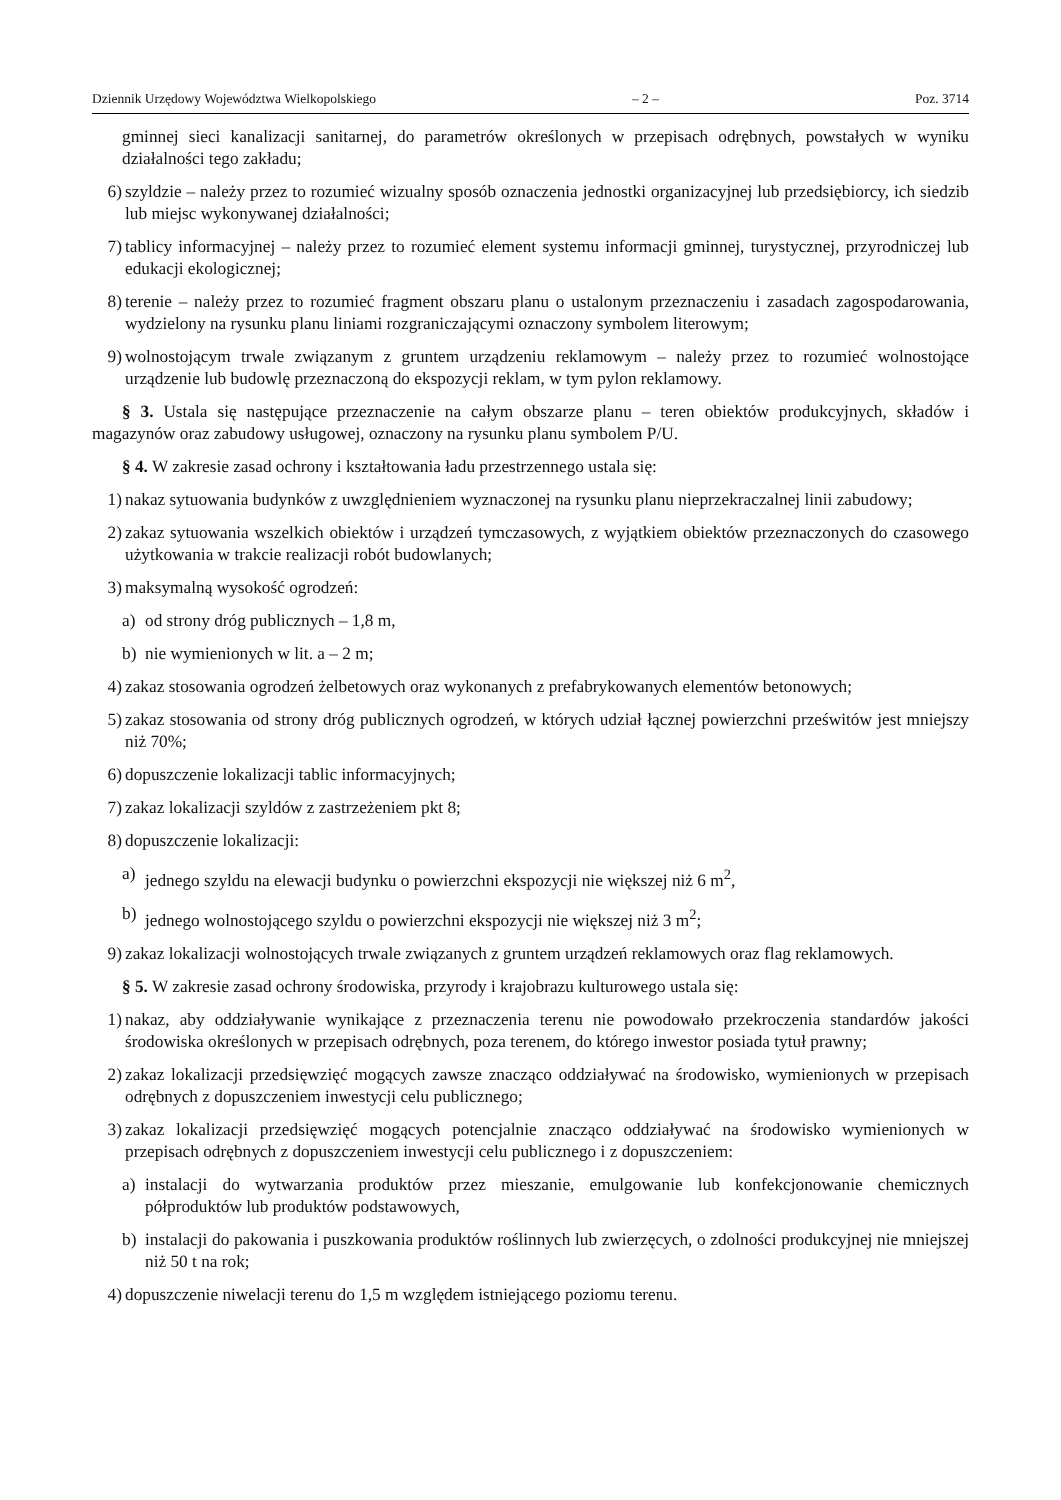Dziennik Urzędowy Województwa Wielkopolskiego – 2 – Poz. 3714
gminnej sieci kanalizacji sanitarnej, do parametrów określonych w przepisach odrębnych, powstałych w wyniku działalności tego zakładu;
6) szyldzie – należy przez to rozumieć wizualny sposób oznaczenia jednostki organizacyjnej lub przedsiębiorcy, ich siedzib lub miejsc wykonywanej działalności;
7) tablicy informacyjnej – należy przez to rozumieć element systemu informacji gminnej, turystycznej, przyrodniczej lub edukacji ekologicznej;
8) terenie – należy przez to rozumieć fragment obszaru planu o ustalonym przeznaczeniu i zasadach zagospodarowania, wydzielony na rysunku planu liniami rozgraniczającymi oznaczony symbolem literowym;
9) wolnostojącym trwale związanym z gruntem urządzeniu reklamowym – należy przez to rozumieć wolnostojące urządzenie lub budowlę przeznaczoną do ekspozycji reklam, w tym pylon reklamowy.
§ 3. Ustala się następujące przeznaczenie na całym obszarze planu – teren obiektów produkcyjnych, składów i magazynów oraz zabudowy usługowej, oznaczony na rysunku planu symbolem P/U.
§ 4. W zakresie zasad ochrony i kształtowania ładu przestrzennego ustala się:
1) nakaz sytuowania budynków z uwzględnieniem wyznaczonej na rysunku planu nieprzekraczalnej linii zabudowy;
2) zakaz sytuowania wszelkich obiektów i urządzeń tymczasowych, z wyjątkiem obiektów przeznaczonych do czasowego użytkowania w trakcie realizacji robót budowlanych;
3) maksymalną wysokość ogrodzeń:
a) od strony dróg publicznych – 1,8 m,
b) nie wymienionych w lit. a – 2 m;
4) zakaz stosowania ogrodzeń żelbetowych oraz wykonanych z prefabrykowanych elementów betonowych;
5) zakaz stosowania od strony dróg publicznych ogrodzeń, w których udział łącznej powierzchni prześwitów jest mniejszy niż 70%;
6) dopuszczenie lokalizacji tablic informacyjnych;
7) zakaz lokalizacji szyldów z zastrzeżeniem pkt 8;
8) dopuszczenie lokalizacji:
a) jednego szyldu na elewacji budynku o powierzchni ekspozycji nie większej niż 6 m<sup>2</sup>,
b) jednego wolnostojącego szyldu o powierzchni ekspozycji nie większej niż 3 m<sup>2</sup>;
9) zakaz lokalizacji wolnostojących trwale związanych z gruntem urządzeń reklamowych oraz flag reklamowych.
§ 5. W zakresie zasad ochrony środowiska, przyrody i krajobrazu kulturowego ustala się:
1) nakaz, aby oddziaływanie wynikające z przeznaczenia terenu nie powodowało przekroczenia standardów jakości środowiska określonych w przepisach odrębnych, poza terenem, do którego inwestor posiada tytuł prawny;
2) zakaz lokalizacji przedsięwzięć mogących zawsze znacząco oddziaływać na środowisko, wymienionych w przepisach odrębnych z dopuszczeniem inwestycji celu publicznego;
3) zakaz lokalizacji przedsięwzięć mogących potencjalnie znacząco oddziaływać na środowisko wymienionych w przepisach odrębnych z dopuszczeniem inwestycji celu publicznego i z dopuszczeniem:
a) instalacji do wytwarzania produktów przez mieszanie, emulgowanie lub konfekcjonowanie chemicznych półproduktów lub produktów podstawowych,
b) instalacji do pakowania i puszkowania produktów roślinnych lub zwierzęcych, o zdolności produkcyjnej nie mniejszej niż 50 t na rok;
4) dopuszczenie niwelacji terenu do 1,5 m względem istniejącego poziomu terenu.